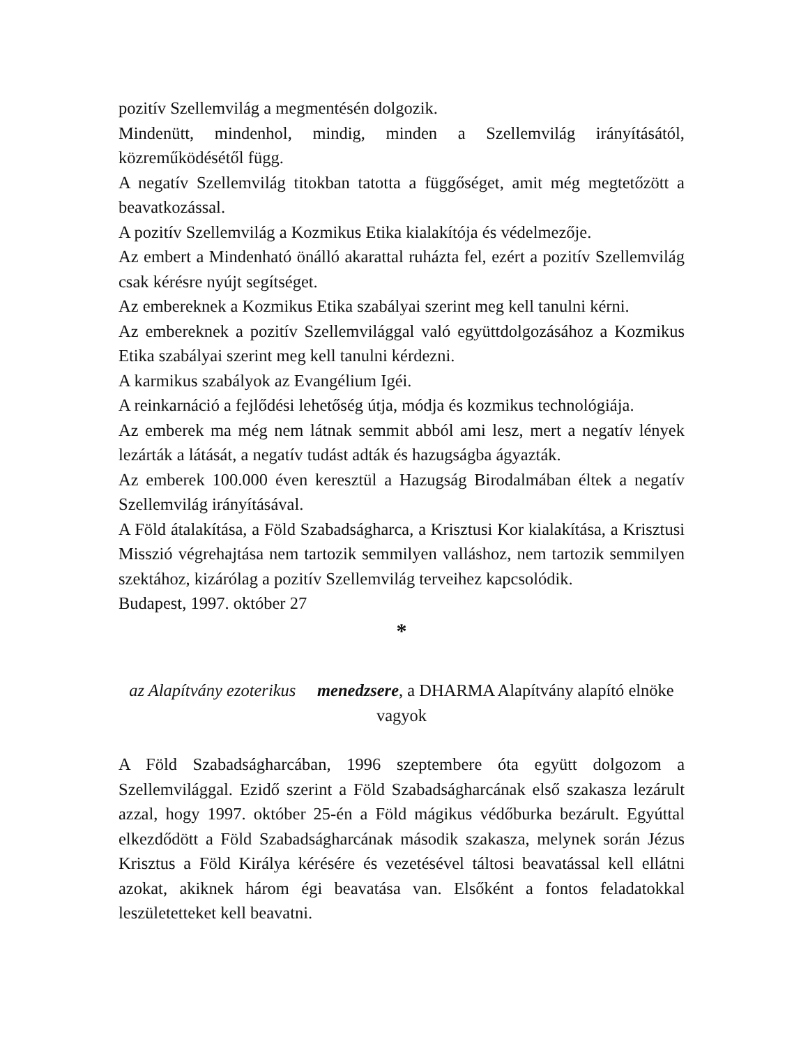pozitív Szellemvilág a megmentésén dolgozik.
Mindenütt, mindenhol, mindig, minden a Szellemvilág irányításától, közreműködésétől függ.
A negatív Szellemvilág titokban tatotta a függőséget, amit még megtetőzött a beavatkozással.
A pozitív Szellemvilág a Kozmikus Etika kialakítója és védelmezője.
Az embert a Mindenható önálló akarattal ruházta fel, ezért a pozitív Szellemvilág csak kérésre nyújt segítséget.
Az embereknek a Kozmikus Etika szabályai szerint meg kell tanulni kérni.
Az embereknek a pozitív Szellemvilággal való együttdolgozásához a Kozmikus Etika szabályai szerint meg kell tanulni kérdezni.
A karmikus szabályok az Evangélium Igéi.
A reinkarnáció a fejlődési lehetőség útja, módja és kozmikus technológiája.
Az emberek ma még nem látnak semmit abból ami lesz, mert a negatív lények lezárták a látását, a negatív tudást adták és hazugságba ágyazták.
Az emberek 100.000 éven keresztül a Hazugság Birodalmában éltek a negatív Szellemvilág irányításával.
A Föld átalakítása, a Föld Szabadságharca, a Krisztusi Kor kialakítása, a Krisztusi Misszió végrehajtása nem tartozik semmilyen valláshoz, nem tartozik semmilyen szektához, kizárólag a pozitív Szellemvilág terveihez kapcsolódik.
Budapest, 1997. október 27
*
az Alapítvány ezoterikus menedzsere, a DHARMA Alapítvány alapító elnöke vagyok
A Föld Szabadságharcában, 1996 szeptembere óta együtt dolgozom a Szellemvilággal. Ezidő szerint a Föld Szabadságharcának első szakasza lezárult azzal, hogy 1997. október 25-én a Föld mágikus védőburka bezárult. Egyúttal elkezdődött a Föld Szabadságharcának második szakasza, melynek során Jézus Krisztus a Föld Királya kérésére és vezetésével táltosi beavatással kell ellátni azokat, akiknek három égi beavatása van. Elsőként a fontos feladatokkal leszületetteket kell beavatni.